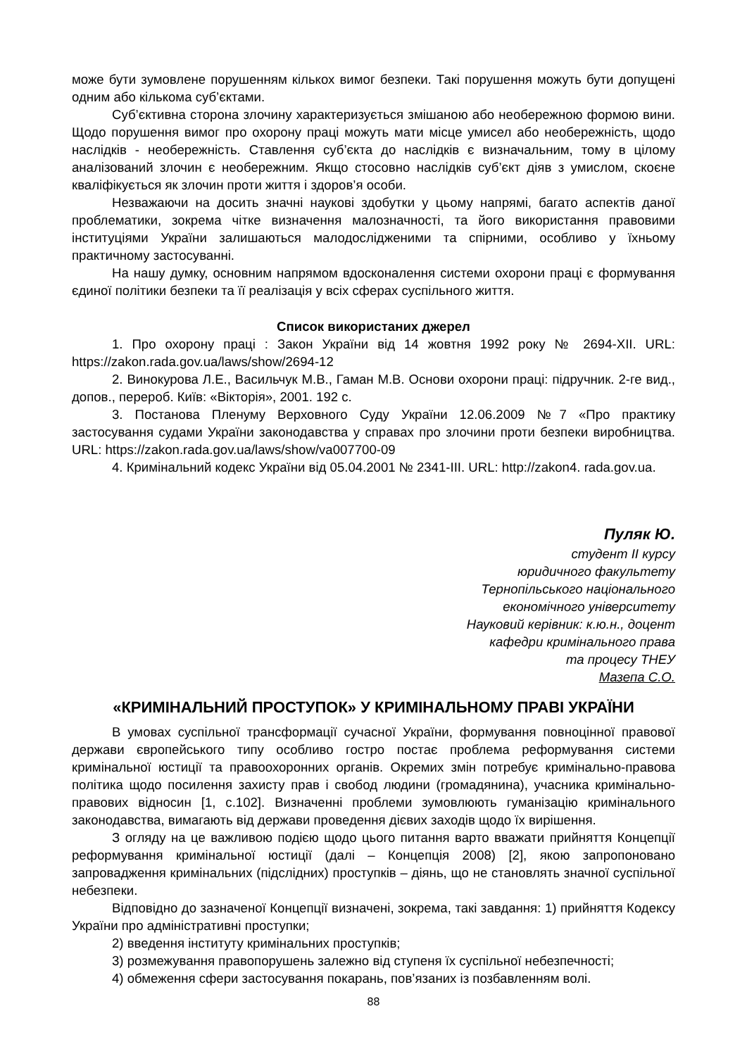може бути зумовлене порушенням кількох вимог безпеки. Такі порушення можуть бути допущені одним або кількома суб’єктами.
Суб’єктивна сторона злочину характеризується змішаною або необережною формою вини. Щодо порушення вимог про охорону праці можуть мати місце умисел або необережність, щодо наслідків - необережність. Ставлення суб’єкта до наслідків є визначальним, тому в цілому аналізований злочин є необережним. Якщо стосовно наслідків суб’єкт діяв з умислом, скоєне кваліфікується як злочин проти життя і здоров’я особи.
Незважаючи на досить значні наукові здобутки у цьому напрямі, багато аспектів даної проблематики, зокрема чітке визначення малозначності, та його використання правовими інституціями України залишаються малодослідженими та спірними, особливо у їхньому практичному застосуванні.
На нашу думку, основним напрямом вдосконалення системи охорони праці є формування єдиної політики безпеки та її реалізація у всіх сферах суспільного життя.
Список використаних джерел
1. Про охорону праці : Закон України від 14 жовтня 1992 року № 2694-XII. URL: https://zakon.rada.gov.ua/laws/show/2694-12
2. Винокурова Л.Е., Васильчук М.В., Гаман М.В. Основи охорони праці: підручник. 2-ге вид., допов., перероб. Київ: «Вікторія», 2001. 192 с.
3. Постанова Пленуму Верховного Суду України 12.06.2009 №7 «Про практику застосування судами України законодавства у справах про злочини проти безпеки виробництва. URL: https://zakon.rada.gov.ua/laws/show/va007700-09
4. Кримінальний кодекс України від 05.04.2001 № 2341-III. URL: http://zakon4. rada.gov.ua.
Пуляк Ю.
студент II курсу
юридичного факультету
Тернопільського національного
економічного університету
Науковий керівник: к.ю.н., доцент
кафедри кримінального права
та процесу ТНЕУ
Мазепа С.О.
«КРИМІНАЛЬНИЙ ПРОСТУПОК» У КРИМІНАЛЬНОМУ ПРАВІ УКРАЇНИ
В умовах суспільної трансформації сучасної України, формування повноцінної правової держави європейського типу особливо гостро постає проблема реформування системи кримінальної юстиції та правоохоронних органів. Окремих змін потребує кримінально-правова політика щодо посилення захисту прав і свобод людини (громадянина), учасника кримінально-правових відносин [1, с.102]. Визначенні проблеми зумовлюють гуманізацію кримінального законодавства, вимагають від держави проведення дієвих заходів щодо їх вирішення.
З огляду на це важливою подією щодо цього питання варто вважати прийняття Концепції реформування кримінальної юстиції (далі – Концепція 2008) [2], якою запропоновано запровадження кримінальних (підслідних) проступків – діянь, що не становлять значної суспільної небезпеки.
Відповідно до зазначеної Концепції визначені, зокрема, такі завдання: 1) прийняття Кодексу України про адміністративні проступки;
2) введення інституту кримінальних проступків;
3) розмежування правопорушень залежно від ступеня їх суспільної небезпечності;
4) обмеження сфери застосування покарань, пов’язаних із позбавленням волі.
88